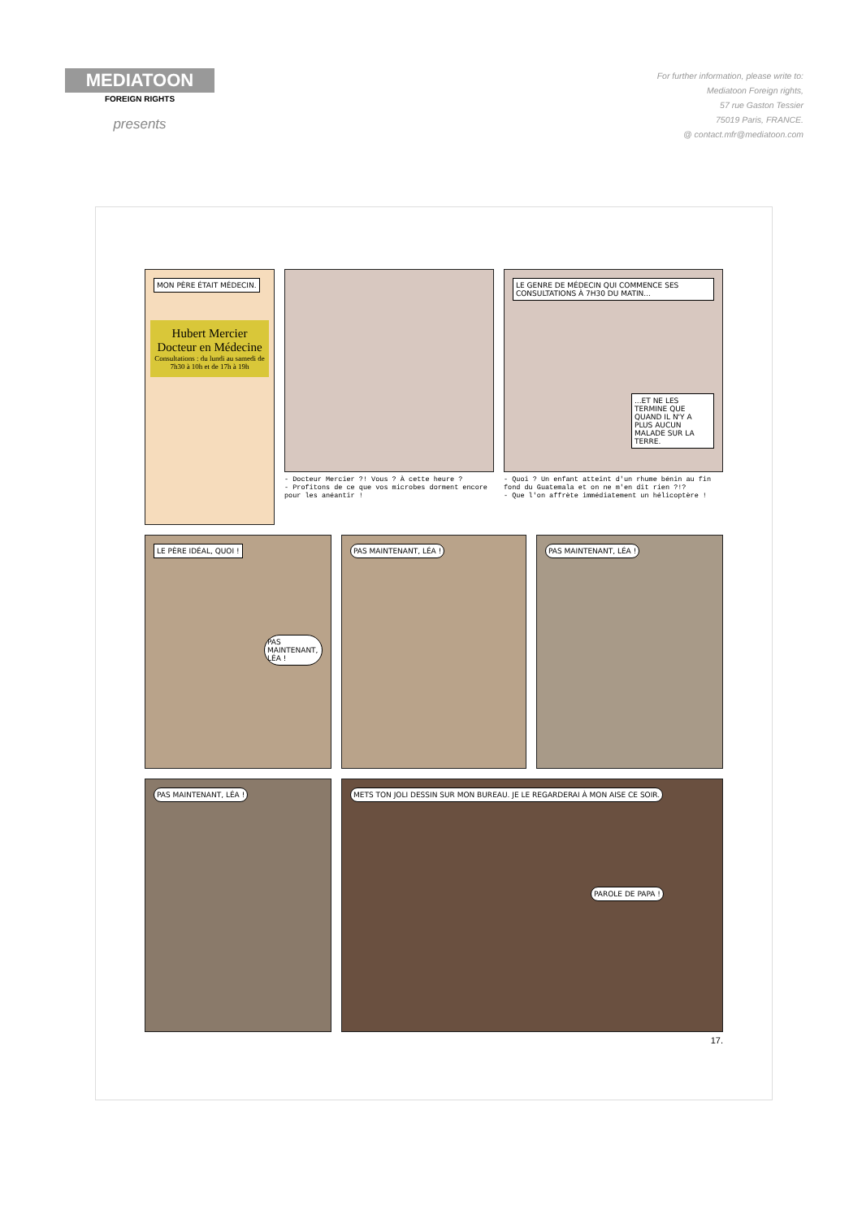MEDIATOON
FOREIGN RIGHTS
presents
For further information, please write to:
Mediatoon Foreign rights,
57 rue Gaston Tessier
75019 Paris, FRANCE.
@ contact.mfr@mediatoon.com
MON PÈRE ÉTAIT MÉDECIN.
Hubert Mercier
Docteur en Médecine
Consultations : du lundi au samedi de 7h30 à 10h et de 17h à 19h
- Docteur Mercier ?! Vous ? À cette heure ?
- Profitons de ce que vos microbes dorment encore pour les anéantir !
LE GENRE DE MÉDECIN QUI COMMENCE SES CONSULTATIONS À 7H30 DU MATIN...
...ET NE LES TERMINE QUE QUAND IL N'Y A PLUS AUCUN MALADE SUR LA TERRE.
- Quoi ? Un enfant atteint d'un rhume bénin au fin fond du Guatemala et on ne m'en dit rien ?!?
- Que l'on affrète immédiatement un hélicoptère !
LE PÈRE IDÉAL, QUOI !
PAS MAINTENANT, LÉA !
PAS MAINTENANT, LÉA ! PAS MAINTENANT, LÉA !
PAS MAINTENANT, LÉA ! METS TON JOLI DESSIN SUR MON BUREAU. JE LE REGARDERAI À MON AISE CE SOIR.
PAROLE DE PAPA !
17.